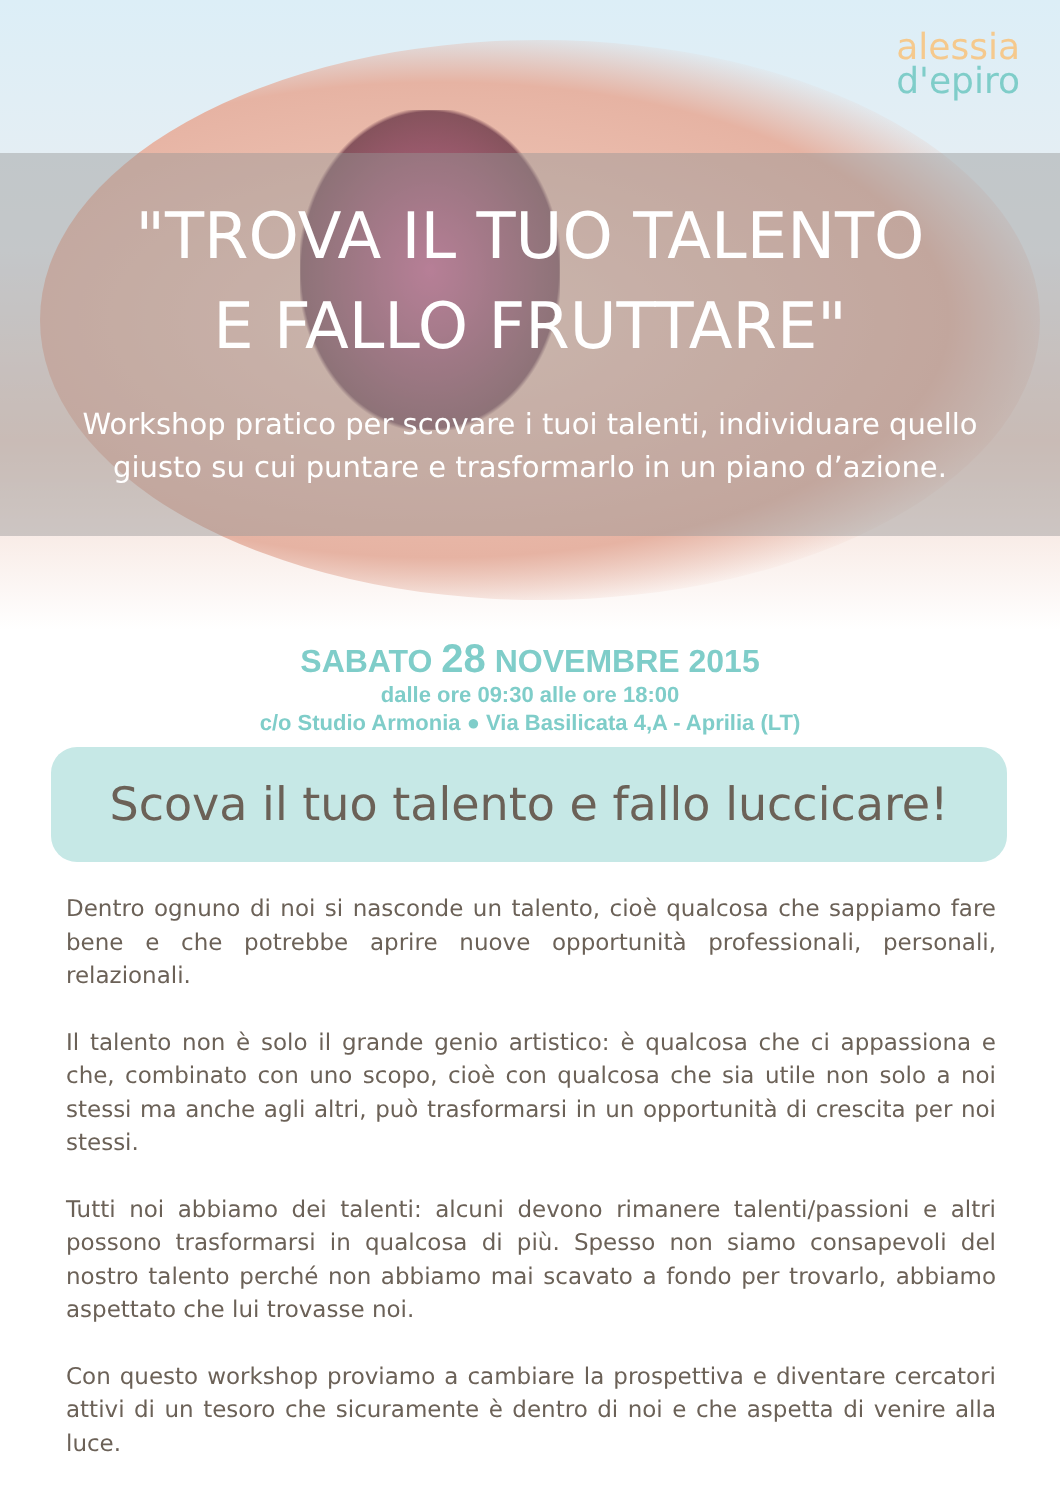alessia
d'epiro
"TROVA IL TUO TALENTO
E FALLO FRUTTARE"
Workshop pratico per scovare i tuoi talenti, individuare quello giusto su cui puntare e trasformarlo in un piano d’azione.
SABATO 28 NOVEMBRE 2015
dalle ore 09:30 alle ore 18:00
c/o Studio Armonia ● Via Basilicata 4,A - Aprilia (LT)
Scova il tuo talento e fallo luccicare!
Dentro ognuno di noi si nasconde un talento, cioè qualcosa che sappiamo fare bene e che potrebbe aprire nuove opportunità professionali, personali, relazionali.
Il talento non è solo il grande genio artistico: è qualcosa che ci appassiona e che, combinato con uno scopo, cioè con qualcosa che sia utile non solo a noi stessi ma anche agli altri, può trasformarsi in un opportunità di crescita per noi stessi.
Tutti noi abbiamo dei talenti: alcuni devono rimanere talenti/passioni e altri possono trasformarsi in qualcosa di più. Spesso non siamo consapevoli del nostro talento perché non abbiamo mai scavato a fondo per trovarlo, abbiamo aspettato che lui trovasse noi.
Con questo workshop proviamo a cambiare la prospettiva e diventare cercatori attivi di un tesoro che sicuramente è dentro di noi e che aspetta di venire alla luce.